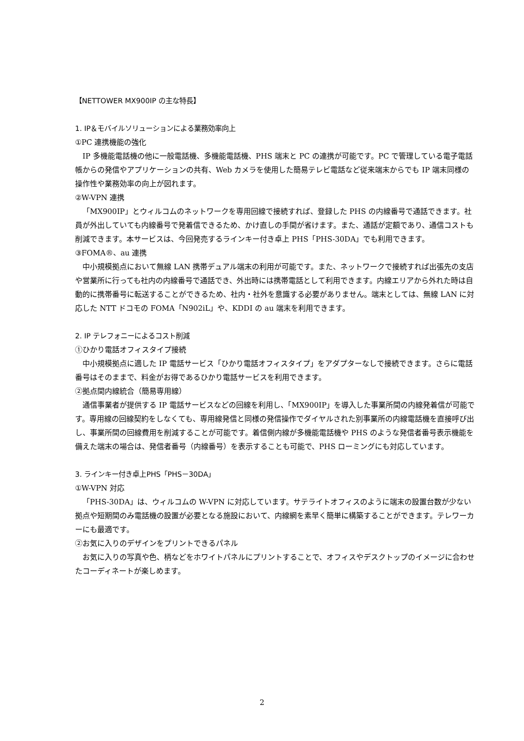【NETTOWER MX900IP の主な特長】
1. IP＆モバイルソリューションによる業務効率向上
①PC 連携機能の強化
IP 多機能電話機の他に一般電話機、多機能電話機、PHS 端末と PC の連携が可能です。PC で管理している電子電話帳からの発信やアプリケーションの共有、Web カメラを使用した簡易テレビ電話など従来端末からでも IP 端末同様の操作性や業務効率の向上が図れます。
②W-VPN 連携
「MX900IP」とウィルコムのネットワークを専用回線で接続すれば、登録した PHS の内線番号で通話できます。社員が外出していても内線番号で発着信できるため、かけ直しの手間が省けます。また、通話が定額であり、通信コストも削減できます。本サービスは、今回発売するラインキー付き卓上 PHS「PHS-30DA」でも利用できます。
③FOMA®、au 連携
中小規模拠点において無線 LAN 携帯デュアル端末の利用が可能です。また、ネットワークで接続すれば出張先の支店や営業所に行っても社内の内線番号で通話でき、外出時には携帯電話として利用できます。内線エリアから外れた時は自動的に携帯番号に転送することができるため、社内・社外を意識する必要がありません。端末としては、無線 LAN に対応した NTT ドコモの FOMA「N902iL」や、KDDI の au 端末を利用できます。
2. IP テレフォニーによるコスト削減
①ひかり電話オフィスタイプ接続
中小規模拠点に適した IP 電話サービス「ひかり電話オフィスタイプ」をアダプターなしで接続できます。さらに電話番号はそのままで、料金がお得であるひかり電話サービスを利用できます。
②拠点間内線統合（簡易専用線）
通信事業者が提供する IP 電話サービスなどの回線を利用し、「MX900IP」を導入した事業所間の内線発着信が可能です。専用線の回線契約をしなくても、専用線発信と同様の発信操作でダイヤルされた別事業所の内線電話機を直接呼び出し、事業所間の回線費用を削減することが可能です。着信側内線が多機能電話機や PHS のような発信者番号表示機能を備えた端末の場合は、発信者番号（内線番号）を表示することも可能で、PHS ローミングにも対応しています。
3. ラインキー付き卓上PHS「PHS－30DA」
①W-VPN 対応
「PHS-30DA」は、ウィルコムの W-VPN に対応しています。サテライトオフィスのように端末の設置台数が少ない拠点や短期間のみ電話機の設置が必要となる施設において、内線網を素早く簡単に構築することができます。テレワーカーにも最適です。
②お気に入りのデザインをプリントできるパネル
お気に入りの写真や色、柄などをホワイトパネルにプリントすることで、オフィスやデスクトップのイメージに合わせたコーディネートが楽しめます。
2